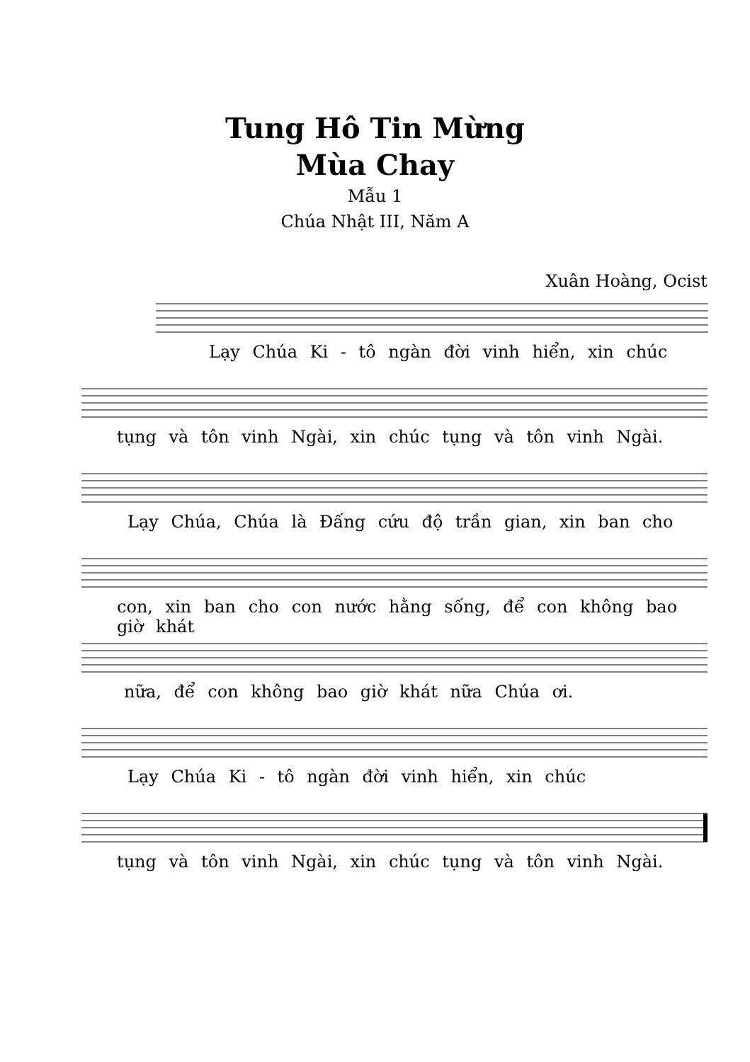Tung Hô Tin Mừng
Mùa Chay
Mẫu 1
Chúa Nhật III, Năm A
Xuân Hoàng, Ocist
Lạy Chúa Ki - tô ngàn đời vinh hiển, xin chúc
tụng và tôn vinh Ngài, xin chúc tụng và tôn vinh Ngài.
Lạy Chúa, Chúa là Đấng cứu độ trần gian, xin ban cho
con, xin ban cho con nước hằng sống, để con không bao giờ khát
nữa, để con không bao giờ khát nữa Chúa ơi.
Lạy Chúa Ki - tô ngàn đời vinh hiển, xin chúc
tụng và tôn vinh Ngài, xin chúc tụng và tôn vinh Ngài.